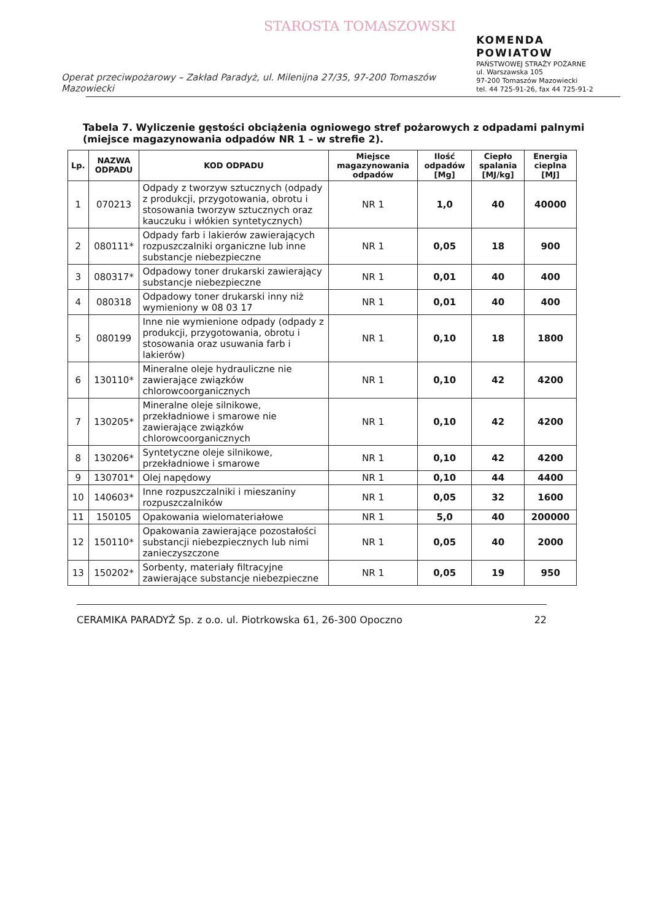STAROSTA TOMASZOWSKI
Operat przeciwpożarowy – Zakład Paradyż, ul. Milenijna 27/35, 97-200 Tomaszów Mazowiecki
KOMENDA POWIATOW
PAŃSTWOWEJ STRAŻY POŻARNE
ul. Warszawska 105
97-200 Tomaszów Mazowiecki
tel. 44 725-91-26, fax 44 725-91-2
Tabela 7. Wyliczenie gęstości obciążenia ogniowego stref pożarowych z odpadami palnymi (miejsce magazynowania odpadów NR 1 – w strefie 2).
| Lp. | NAZWA ODPADU | KOD ODPADU | Miejsce magazynowania odpadów | Ilość odpadów [Mg] | Ciepło spalania [MJ/kg] | Energia cieplna [MJ] |
| --- | --- | --- | --- | --- | --- | --- |
| 1 | 070213 | Odpady z tworzyw sztucznych (odpady z produkcji, przygotowania, obrotu i stosowania tworzyw sztucznych oraz kauczuku i włókien syntetycznych) | NR 1 | 1,0 | 40 | 40000 |
| 2 | 080111* | Odpady farb i lakierów zawierających rozpuszczalniki organiczne lub inne substancje niebezpieczne | NR 1 | 0,05 | 18 | 900 |
| 3 | 080317* | Odpadowy toner drukarski zawierający substancje niebezpieczne | NR 1 | 0,01 | 40 | 400 |
| 4 | 080318 | Odpadowy toner drukarski inny niż wymieniony w 08 03 17 | NR 1 | 0,01 | 40 | 400 |
| 5 | 080199 | Inne nie wymienione odpady (odpady z produkcji, przygotowania, obrotu i stosowania oraz usuwania farb i lakierów) | NR 1 | 0,10 | 18 | 1800 |
| 6 | 130110* | Mineralne oleje hydrauliczne nie zawierające związków chlorowcoorganicznych | NR 1 | 0,10 | 42 | 4200 |
| 7 | 130205* | Mineralne oleje silnikowe, przekładniowe i smarowe nie zawierające związków chlorowcoorganicznych | NR 1 | 0,10 | 42 | 4200 |
| 8 | 130206* | Syntetyczne oleje silnikowe, przekładniowe i smarowe | NR 1 | 0,10 | 42 | 4200 |
| 9 | 130701* | Olej napędowy | NR 1 | 0,10 | 44 | 4400 |
| 10 | 140603* | Inne rozpuszczalniki i mieszaniny rozpuszczalników | NR 1 | 0,05 | 32 | 1600 |
| 11 | 150105 | Opakowania wielomateriałowe | NR 1 | 5,0 | 40 | 200000 |
| 12 | 150110* | Opakowania zawierające pozostałości substancji niebezpiecznych lub nimi zanieczyszczone | NR 1 | 0,05 | 40 | 2000 |
| 13 | 150202* | Sorbenty, materiały filtracyjne zawierające substancje niebezpieczne | NR 1 | 0,05 | 19 | 950 |
CERAMIKA PARADYŻ Sp. z o.o. ul. Piotrkowska 61, 26-300 Opoczno 22